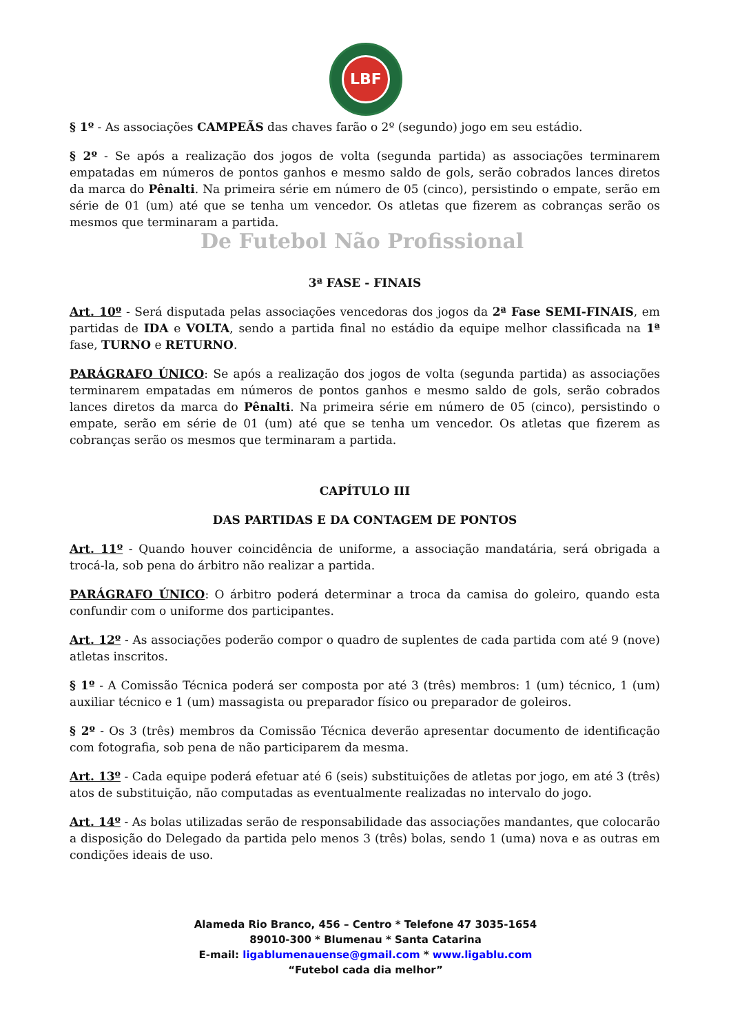LBF
§ 1º - As associações CAMPEÃS das chaves farão o 2º (segundo) jogo em seu estádio.
§ 2º - Se após a realização dos jogos de volta (segunda partida) as associações terminarem empatadas em números de pontos ganhos e mesmo saldo de gols, serão cobrados lances diretos da marca do Pênalti. Na primeira série em número de 05 (cinco), persistindo o empate, serão em série de 01 (um) até que se tenha um vencedor. Os atletas que fizerem as cobranças serão os mesmos que terminaram a partida.
De Futebol Não Profissional
3ª FASE - FINAIS
Art. 10º - Será disputada pelas associações vencedoras dos jogos da 2ª Fase SEMI-FINAIS, em partidas de IDA e VOLTA, sendo a partida final no estádio da equipe melhor classificada na 1ª fase, TURNO e RETURNO.
PARÁGRAFO ÚNICO: Se após a realização dos jogos de volta (segunda partida) as associações terminarem empatadas em números de pontos ganhos e mesmo saldo de gols, serão cobrados lances diretos da marca do Pênalti. Na primeira série em número de 05 (cinco), persistindo o empate, serão em série de 01 (um) até que se tenha um vencedor. Os atletas que fizerem as cobranças serão os mesmos que terminaram a partida.
CAPÍTULO III
DAS PARTIDAS E DA CONTAGEM DE PONTOS
Art. 11º - Quando houver coincidência de uniforme, a associação mandatária, será obrigada a trocá-la, sob pena do árbitro não realizar a partida.
PARÁGRAFO ÚNICO: O árbitro poderá determinar a troca da camisa do goleiro, quando esta confundir com o uniforme dos participantes.
Art. 12º - As associações poderão compor o quadro de suplentes de cada partida com até 9 (nove) atletas inscritos.
§ 1º - A Comissão Técnica poderá ser composta por até 3 (três) membros: 1 (um) técnico, 1 (um) auxiliar técnico e 1 (um) massagista ou preparador físico ou preparador de goleiros.
§ 2º - Os 3 (três) membros da Comissão Técnica deverão apresentar documento de identificação com fotografia, sob pena de não participarem da mesma.
Art. 13º - Cada equipe poderá efetuar até 6 (seis) substituições de atletas por jogo, em até 3 (três) atos de substituição, não computadas as eventualmente realizadas no intervalo do jogo.
Art. 14º - As bolas utilizadas serão de responsabilidade das associações mandantes, que colocarão a disposição do Delegado da partida pelo menos 3 (três) bolas, sendo 1 (uma) nova e as outras em condições ideais de uso.
Alameda Rio Branco, 456 – Centro * Telefone 47 3035-1654
89010-300 * Blumenau * Santa Catarina
E-mail: ligablumenauense@gmail.com * www.ligablu.com
“Futebol cada dia melhor”